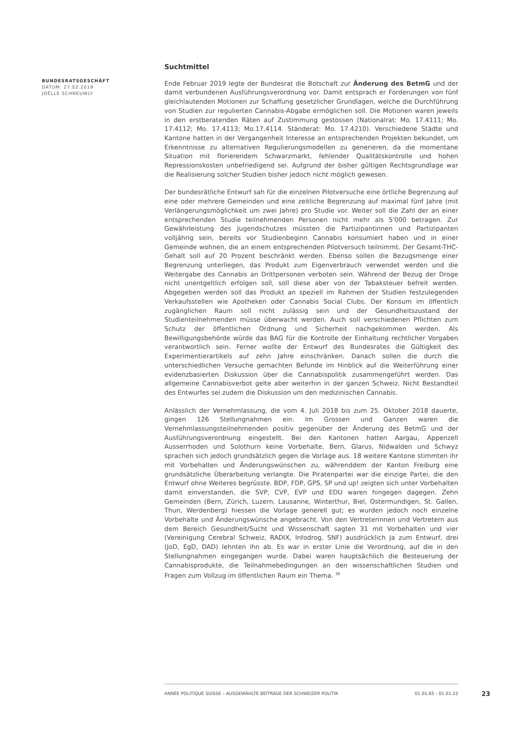BUNDESRATSGESCHÄFT
DATUM: 27.02.2019
JOËLLE SCHNEUWLY
Suchtmittel
Ende Februar 2019 legte der Bundesrat die Botschaft zur Änderung des BetmG und der damit verbundenen Ausführungsverordnung vor. Damit entsprach er Forderungen von fünf gleichlautenden Motionen zur Schaffung gesetzlicher Grundlagen, welche die Durchführung von Studien zur regulierten Cannabis-Abgabe ermöglichen soll. Die Motionen waren jeweils in den erstberatenden Räten auf Zustimmung gestossen (Nationalrat: Mo. 17.4111; Mo. 17.4112; Mo. 17.4113; Mo.17.4114. Ständerat: Mo. 17.4210). Verschiedene Städte und Kantone hatten in der Vergangenheit Interesse an entsprechenden Projekten bekundet, um Erkenntnisse zu alternativen Regulierungsmodellen zu generieren, da die momentane Situation mit florierendem Schwarzmarkt, fehlender Qualitätskontrolle und hohen Repressionskosten unbefriedigend sei. Aufgrund der bisher gültigen Rechtsgrundlage war die Realisierung solcher Studien bisher jedoch nicht möglich gewesen.
Der bundesrätliche Entwurf sah für die einzelnen Pilotversuche eine örtliche Begrenzung auf eine oder mehrere Gemeinden und eine zeitliche Begrenzung auf maximal fünf Jahre (mit Verlängerungsmöglichkeit um zwei Jahre) pro Studie vor. Weiter soll die Zahl der an einer entsprechenden Studie teilnehmenden Personen nicht mehr als 5'000 betragen. Zur Gewährleistung des Jugendschutzes müssten die Partizipantinnen und Partizipanten volljährig sein, bereits vor Studienbeginn Cannabis konsumiert haben und in einer Gemeinde wohnen, die an einem entsprechenden Pilotversuch teilnimmt. Der Gesamt-THC-Gehalt soll auf 20 Prozent beschränkt werden. Ebenso sollen die Bezugsmenge einer Begrenzung unterliegen, das Produkt zum Eigenverbrauch verwendet werden und die Weitergabe des Cannabis an Drittpersonen verboten sein. Während der Bezug der Droge nicht unentgeltlich erfolgen soll, soll diese aber von der Tabaksteuer befreit werden. Abgegeben werden soll das Produkt an speziell im Rahmen der Studien festzulegenden Verkaufsstellen wie Apotheken oder Cannabis Social Clubs. Der Konsum im öffentlich zugänglichen Raum soll nicht zulässig sein und der Gesundheitszustand der Studienteilnehmenden müsse überwacht werden. Auch soll verschiedenen Pflichten zum Schutz der öffentlichen Ordnung und Sicherheit nachgekommen werden. Als Bewilligungsbehörde würde das BAG für die Kontrolle der Einhaltung rechtlicher Vorgaben verantwortlich sein. Ferner wollte der Entwurf des Bundesrates die Gültigkeit des Experimentierartikels auf zehn Jahre einschränken. Danach sollen die durch die unterschiedlichen Versuche gemachten Befunde im Hinblick auf die Weiterführung einer evidenzbasierten Diskussion über die Cannabispolitik zusammengeführt werden. Das allgemeine Cannabisverbot gelte aber weiterhin in der ganzen Schweiz. Nicht Bestandteil des Entwurfes sei zudem die Diskussion um den medizinischen Cannabis.
Anlässlich der Vernehmlassung, die vom 4. Juli 2018 bis zum 25. Oktober 2018 dauerte, gingen 126 Stellungnahmen ein. Im Grossen und Ganzen waren die Vernehmlassungsteilnehmenden positiv gegenüber der Änderung des BetmG und der Ausführungsverordnung eingestellt. Bei den Kantonen hatten Aargau, Appenzell Ausserrhoden und Solothurn keine Vorbehalte, Bern, Glarus, Nidwalden und Schwyz sprachen sich jedoch grundsätzlich gegen die Vorlage aus. 18 weitere Kantone stimmten ihr mit Vorbehalten und Änderungswünschen zu, währenddem der Kanton Freiburg eine grundsätzliche Überarbeitung verlangte. Die Piratenpartei war die einzige Partei, die den Entwurf ohne Weiteres begrüsste. BDP, FDP, GPS, SP und up! zeigten sich unter Vorbehalten damit einverstanden, die SVP, CVP, EVP und EDU waren hingegen dagegen. Zehn Gemeinden (Bern, Zürich, Luzern, Lausanne, Winterthur, Biel, Ostermundigen, St. Gallen, Thun, Werdenberg) hiessen die Vorlage generell gut; es wurden jedoch noch einzelne Vorbehalte und Änderungswünsche angebracht. Von den Vertreterinnen und Vertretern aus dem Bereich Gesundheit/Sucht und Wissenschaft sagten 31 mit Vorbehalten und vier (Vereinigung Cerebral Schweiz, RADIX, Infodrog, SNF) ausdrücklich Ja zum Entwurf, drei (JoD, EgD, DAD) lehnten ihn ab. Es war in erster Linie die Verordnung, auf die in den Stellungnahmen eingegangen wurde. Dabei waren hauptsächlich die Besteuerung der Cannabisprodukte, die Teilnahmebedingungen an den wissenschaftlichen Studien und Fragen zum Vollzug im öffentlichen Raum ein Thema. <sup>39</sup>
ANNÉE POLITIQUE SUISSE – AUSGEWÄHLTE BEITRÄGE DER SCHWEIZER POLITIK 01.01.65 - 01.01.22
23